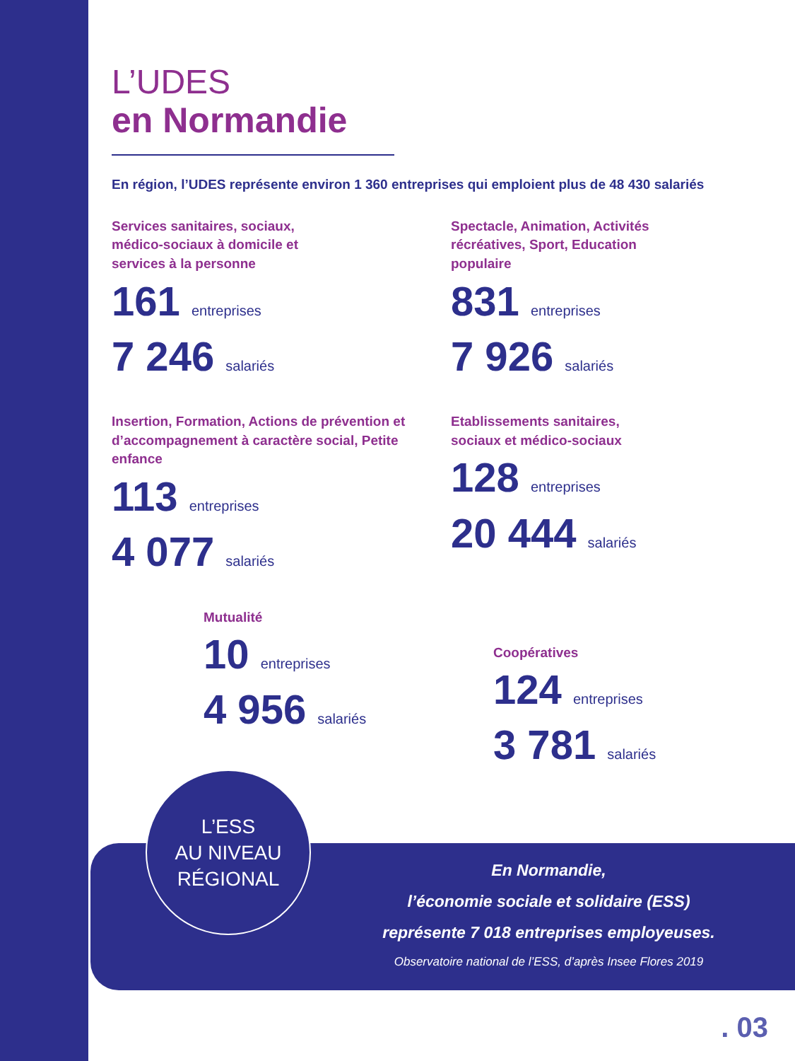L’UDES
en Normandie
En région, l’UDES représente environ 1 360 entreprises qui emploient plus de 48 430 salariés
Services sanitaires, sociaux, médico-sociaux à domicile et services à la personne
161 entreprises
7 246 salariés
Spectacle, Animation, Activités récréatives, Sport, Education populaire
831 entreprises
7 926 salariés
Insertion, Formation, Actions de prévention et d’accompagnement à caractère social, Petite enfance
113 entreprises
4 077 salariés
Etablissements sanitaires, sociaux et médico-sociaux
128 entreprises
20 444 salariés
Mutualité
10 entreprises
4 956 salariés
Coopératives
124 entreprises
3 781 salariés
En Normandie,
l’économie sociale et solidaire (ESS)
représente 7 018 entreprises employeuses.
Observatoire national de l’ESS, d’après Insee Flores 2019
L’ESS
AU NIVEAU
RÉGIONAL
. 03